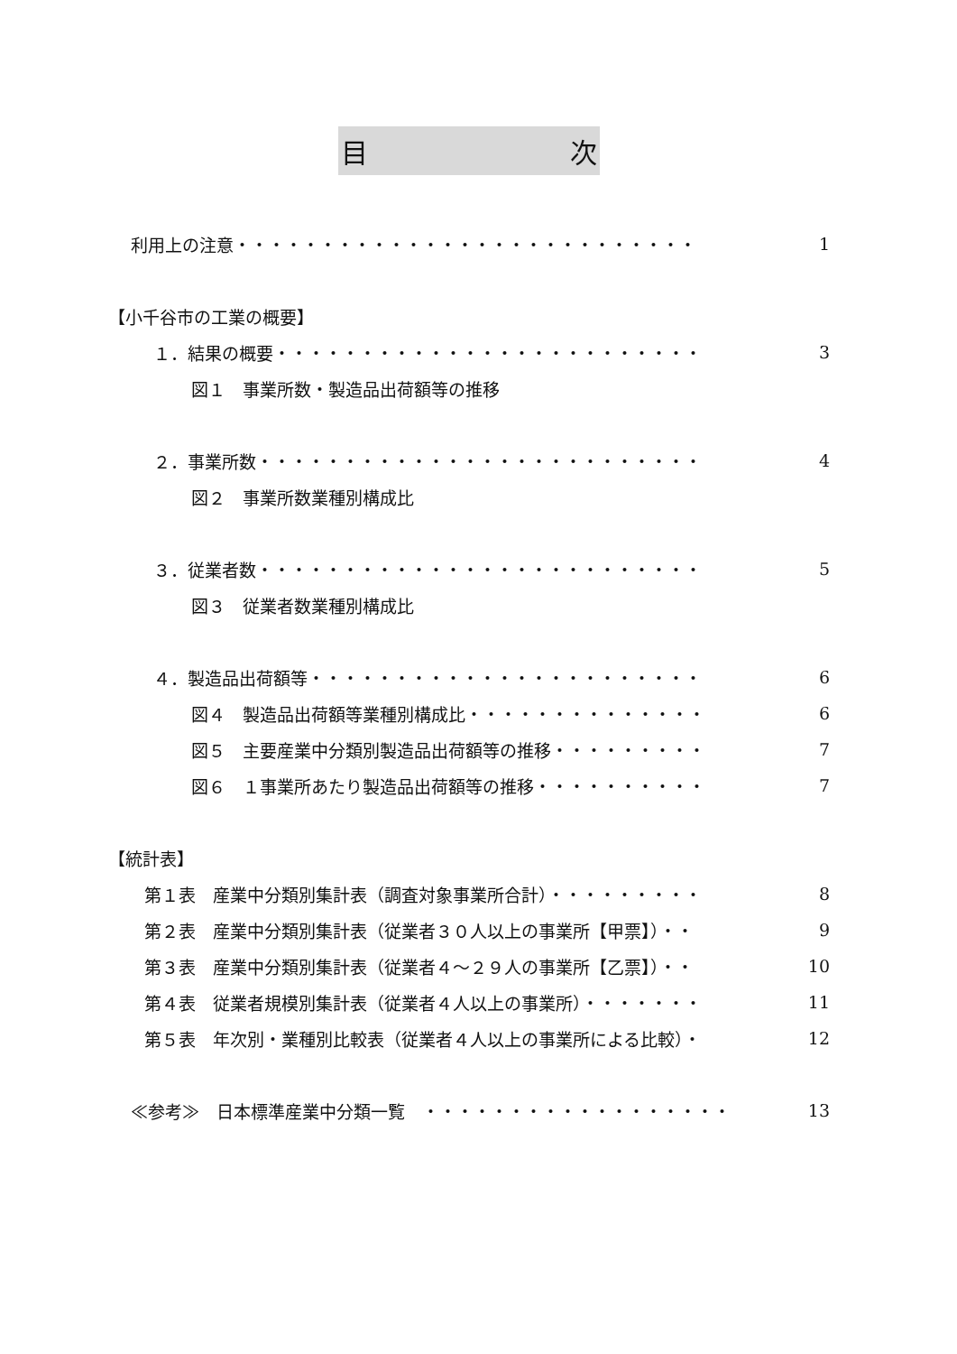目 次
利用上の注意・・・・・・・・・・・・・・・・・・・・・・・・・・・ 1
【小千谷市の工業の概要】
１．結果の概要・・・・・・・・・・・・・・・・・・・・・・・・・ 3
図１　事業所数・製造品出荷額等の推移
２．事業所数・・・・・・・・・・・・・・・・・・・・・・・・・・ 4
図２　事業所数業種別構成比
３．従業者数・・・・・・・・・・・・・・・・・・・・・・・・・・ 5
図３　従業者数業種別構成比
４．製造品出荷額等・・・・・・・・・・・・・・・・・・・・・・・ 6
図４　製造品出荷額等業種別構成比・・・・・・・・・・・・・・ 6
図５　主要産業中分類別製造品出荷額等の推移・・・・・・・・・ 7
図６　１事業所あたり製造品出荷額等の推移・・・・・・・・・・ 7
【統計表】
第１表　産業中分類別集計表（調査対象事業所合計）・・・・・・・・・ 8
第２表　産業中分類別集計表（従業者３０人以上の事業所【甲票】）・・ 9
第３表　産業中分類別集計表（従業者４～２９人の事業所【乙票】）・・ 10
第４表　従業者規模別集計表（従業者４人以上の事業所）・・・・・・・ 11
第５表　年次別・業種別比較表（従業者４人以上の事業所による比較）・ 12
≪参考≫　日本標準産業中分類一覧　・・・・・・・・・・・・・・・・・・ 13